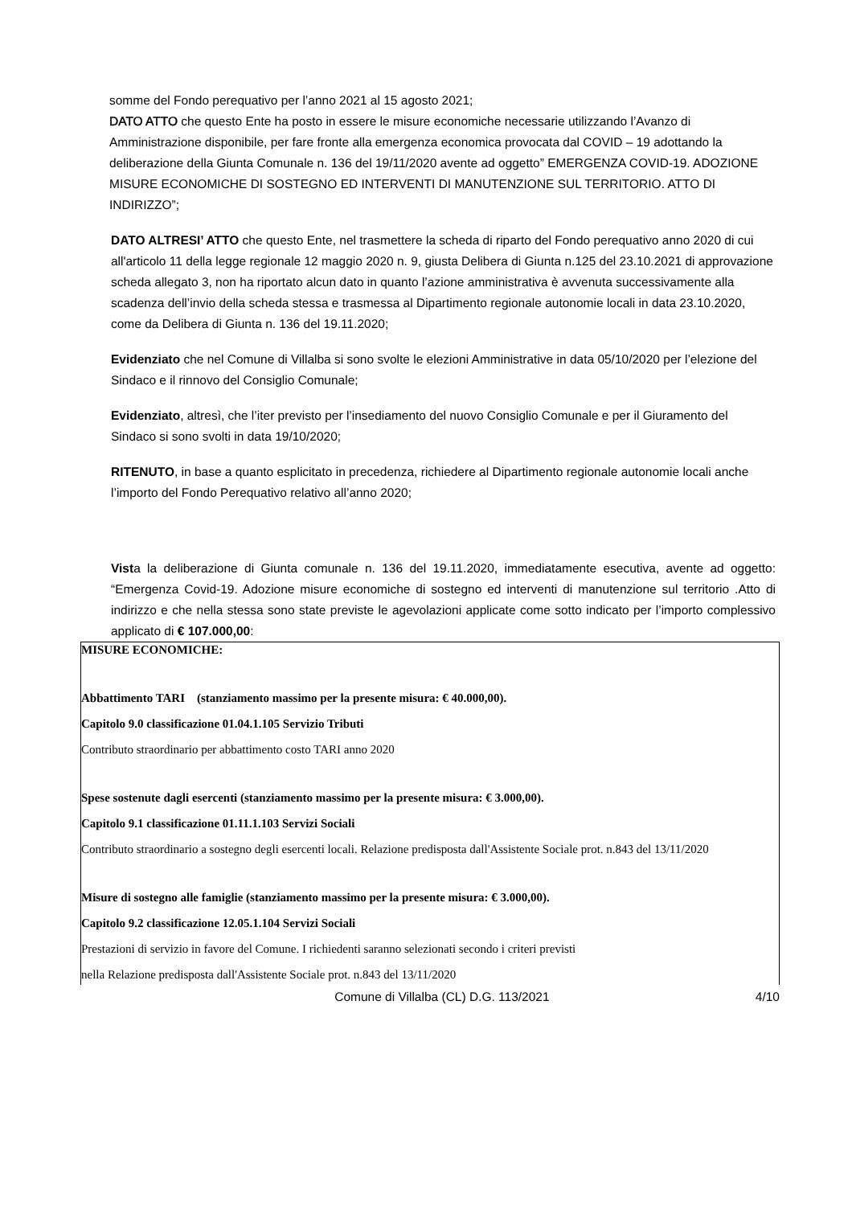somme del Fondo perequativo per l’anno 2021 al 15 agosto 2021;
DATO ATTO che questo Ente ha posto in essere le misure economiche necessarie utilizzando l’Avanzo di Amministrazione disponibile, per fare fronte alla emergenza economica provocata dal COVID – 19 adottando la deliberazione della Giunta Comunale n. 136 del 19/11/2020 avente ad oggetto” EMERGENZA COVID-19. ADOZIONE MISURE ECONOMICHE DI SOSTEGNO ED INTERVENTI DI MANUTENZIONE SUL TERRITORIO. ATTO DI INDIRIZZO”;
DATO ALTRESI’ ATTO che questo Ente, nel trasmettere la scheda di riparto del Fondo perequativo anno 2020 di cui all'articolo 11 della legge regionale 12 maggio 2020 n. 9, giusta Delibera di Giunta n.125 del 23.10.2021 di approvazione scheda allegato 3, non ha riportato alcun dato in quanto l’azione amministrativa è avvenuta successivamente alla scadenza dell’invio della scheda stessa e trasmessa al Dipartimento regionale autonomie locali in data 23.10.2020, come da Delibera di Giunta n. 136 del 19.11.2020;
Evidenziato che nel Comune di Villalba si sono svolte le elezioni Amministrative in data 05/10/2020 per l’elezione del Sindaco e il rinnovo del Consiglio Comunale;
Evidenziato, altresì, che l’iter previsto per l’insediamento del nuovo Consiglio Comunale e per il Giuramento del Sindaco si sono svolti in data 19/10/2020;
RITENUTO, in base a quanto esplicitato in precedenza, richiedere al Dipartimento regionale autonomie locali anche l’importo del Fondo Perequativo relativo all’anno 2020;
Vista la deliberazione di Giunta comunale n. 136 del 19.11.2020, immediatamente esecutiva, avente ad oggetto: “Emergenza Covid-19. Adozione misure economiche di sostegno ed interventi di manutenzione sul territorio .Atto di indirizzo e che nella stessa sono state previste le agevolazioni applicate come sotto indicato per l’importo complessivo applicato di € 107.000,00:
MISURE ECONOMICHE:
Abbattimento TARI (stanziamento massimo per la presente misura: € 40.000,00).
Capitolo 9.0 classificazione 01.04.1.105 Servizio Tributi
Contributo straordinario per abbattimento costo TARI anno 2020
Spese sostenute dagli esercenti (stanziamento massimo per la presente misura: € 3.000,00).
Capitolo 9.1 classificazione 01.11.1.103 Servizi Sociali
Contributo straordinario a sostegno degli esercenti locali. Relazione predisposta dall'Assistente Sociale prot. n.843 del 13/11/2020
Misure di sostegno alle famiglie (stanziamento massimo per la presente misura: € 3.000,00).
Capitolo 9.2 classificazione 12.05.1.104 Servizi Sociali
Prestazioni di servizio in favore del Comune. I richiedenti saranno selezionati secondo i criteri previsti
nella Relazione predisposta dall'Assistente Sociale prot. n.843 del 13/11/2020
Comune di Villalba (CL) D.G. 113/2021 4/10